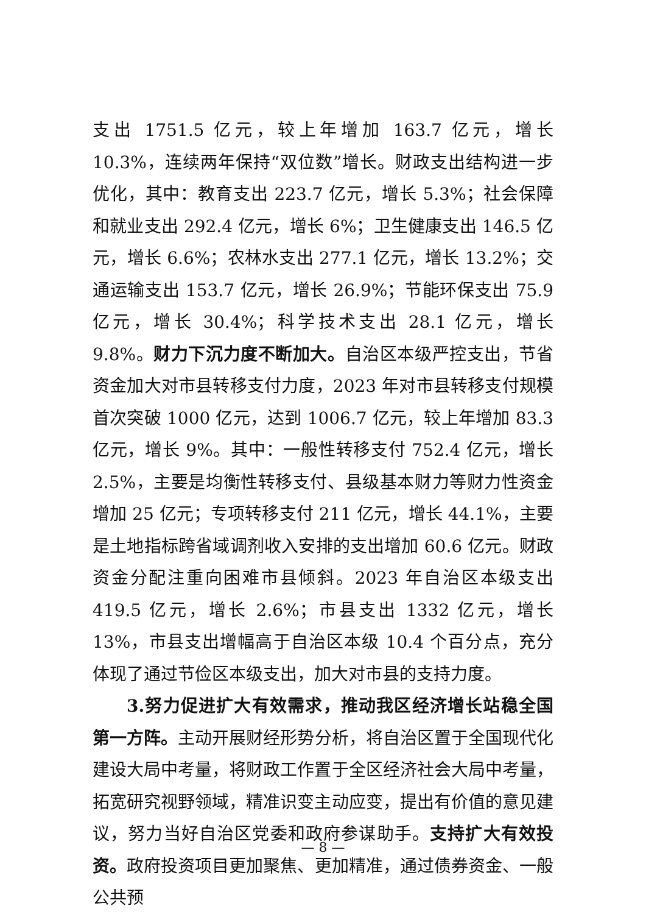支出 1751.5 亿元，较上年增加 163.7 亿元，增长 10.3%，连续两年保持“双位数”增长。财政支出结构进一步优化，其中：教育支出 223.7 亿元，增长 5.3%；社会保障和就业支出 292.4 亿元，增长 6%；卫生健康支出 146.5 亿元，增长 6.6%；农林水支出 277.1 亿元，增长 13.2%；交通运输支出 153.7 亿元，增长 26.9%；节能环保支出 75.9 亿元，增长 30.4%；科学技术支出 28.1 亿元，增长 9.8%。财力下沉力度不断加大。自治区本级严控支出，节省资金加大对市县转移支付力度，2023 年对市县转移支付规模首次突破 1000 亿元，达到 1006.7 亿元，较上年增加 83.3 亿元，增长 9%。其中：一般性转移支付 752.4 亿元，增长 2.5%，主要是均衡性转移支付、县级基本财力等财力性资金增加 25 亿元；专项转移支付 211 亿元，增长 44.1%，主要是土地指标跨省域调剂收入安排的支出增加 60.6 亿元。财政资金分配注重向困难市县倾斜。2023 年自治区本级支出 419.5 亿元，增长 2.6%；市县支出 1332 亿元，增长 13%，市县支出增幅高于自治区本级 10.4 个百分点，充分体现了通过节俭区本级支出，加大对市县的支持力度。
3.努力促进扩大有效需求，推动我区经济增长站稳全国第一方阵。主动开展财经形势分析，将自治区置于全国现代化建设大局中考量，将财政工作置于全区经济社会大局中考量，拓宽研究视野领域，精准识变主动应变，提出有价值的意见建议，努力当好自治区党委和政府参谋助手。支持扩大有效投资。政府投资项目更加聚焦、更加精准，通过债券资金、一般公共预
— 8 —